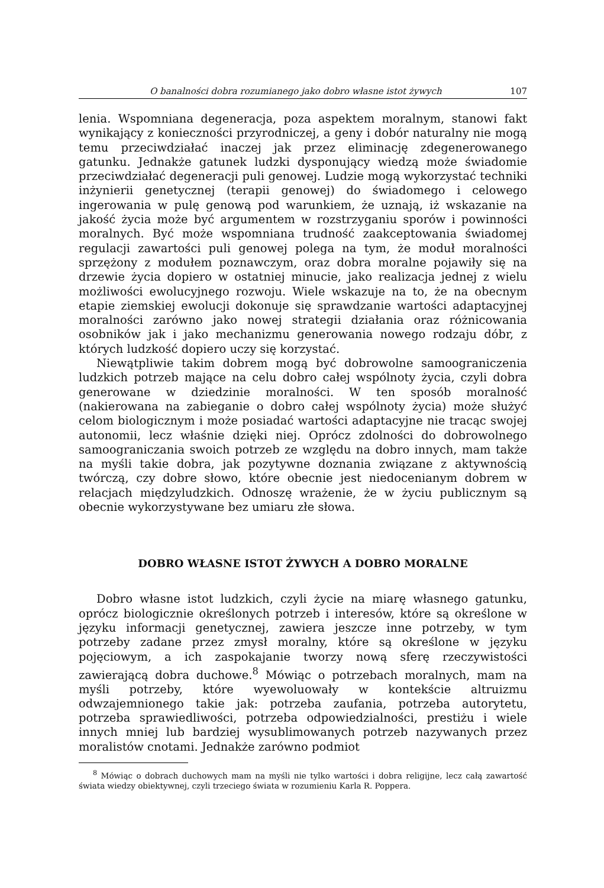O banalności dobra rozumianego jako dobro własne istot żywych 107
lenia. Wspomniana degeneracja, poza aspektem moralnym, stanowi fakt wynikający z konieczności przyrodniczej, a geny i dobór naturalny nie mogą temu przeciwdziałać inaczej jak przez eliminację zdegenerowanego gatunku. Jednakże gatunek ludzki dysponujący wiedzą może świadomie przeciwdziałać degeneracji puli genowej. Ludzie mogą wykorzystać techniki inżynierii genetycznej (terapii genowej) do świadomego i celowego ingerowania w pulę genową pod warunkiem, że uznają, iż wskazanie na jakość życia może być argumentem w rozstrzyganiu sporów i powinności moralnych. Być może wspomniana trudność zaakceptowania świadomej regulacji zawartości puli genowej polega na tym, że moduł moralności sprzężony z modułem poznawczym, oraz dobra moralne pojawiły się na drzewie życia dopiero w ostatniej minucie, jako realizacja jednej z wielu możliwości ewolucyjnego rozwoju. Wiele wskazuje na to, że na obecnym etapie ziemskiej ewolucji dokonuje się sprawdzanie wartości adaptacyjnej moralności zarówno jako nowej strategii działania oraz różnicowania osobników jak i jako mechanizmu generowania nowego rodzaju dóbr, z których ludzkość dopiero uczy się korzystać.
Niewątpliwie takim dobrem mogą być dobrowolne samoograniczenia ludzkich potrzeb mające na celu dobro całej wspólnoty życia, czyli dobra generowane w dziedzinie moralności. W ten sposób moralność (nakierowana na zabieganie o dobro całej wspólnoty życia) może służyć celom biologicznym i może posiadać wartości adaptacyjne nie tracąc swojej autonomii, lecz właśnie dzięki niej. Oprócz zdolności do dobrowolnego samoograniczania swoich potrzeb ze względu na dobro innych, mam także na myśli takie dobra, jak pozytywne doznania związane z aktywnością twórczą, czy dobre słowo, które obecnie jest niedocenianym dobrem w relacjach międzyludzkich. Odnoszę wrażenie, że w życiu publicznym są obecnie wykorzystywane bez umiaru złe słowa.
DOBRO WŁASNE ISTOT ŻYWYCH A DOBRO MORALNE
Dobro własne istot ludzkich, czyli życie na miarę własnego gatunku, oprócz biologicznie określonych potrzeb i interesów, które są określone w języku informacji genetycznej, zawiera jeszcze inne potrzeby, w tym potrzeby zadane przez zmysł moralny, które są określone w języku pojęciowym, a ich zaspokajanie tworzy nową sferę rzeczywistości zawierającą dobra duchowe.<sup>8</sup> Mówiąc o potrzebach moralnych, mam na myśli potrzeby, które wyewoluowały w kontekście altruizmu odwzajemnionego takie jak: potrzeba zaufania, potrzeba autorytetu, potrzeba sprawiedliwości, potrzeba odpowiedzialności, prestiżu i wiele innych mniej lub bardziej wysublimowanych potrzeb nazywanych przez moralistów cnotami. Jednakże zarówno podmiot
<sup>8</sup> Mówiąc o dobrach duchowych mam na myśli nie tylko wartości i dobra religijne, lecz całą zawartość świata wiedzy obiektywnej, czyli trzeciego świata w rozumieniu Karla R. Poppera.